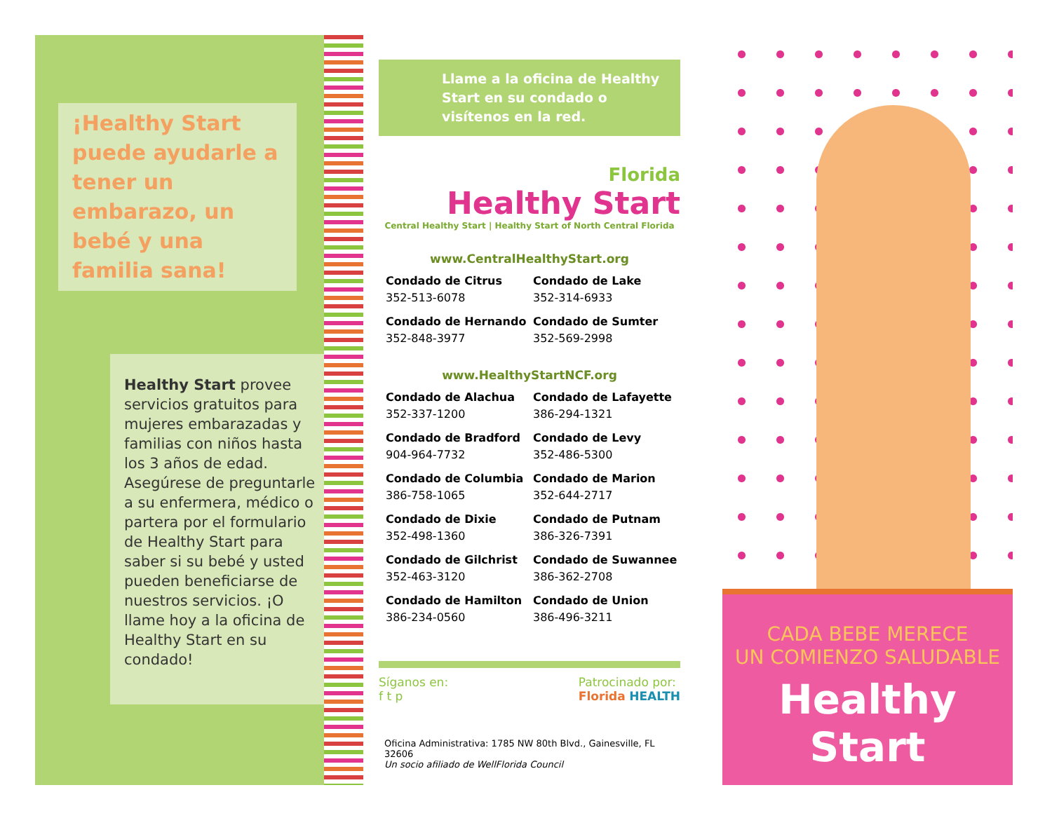¡Healthy Start puede ayudarle a tener un embarazo, un bebé y una familia sana!
Healthy Start provee servicios gratuitos para mujeres embarazadas y familias con niños hasta los 3 años de edad. Asegúrese de preguntarle a su enfermera, médico o partera por el formulario de Healthy Start para saber si su bebé y usted pueden beneficiarse de nuestros servicios. ¡O llame hoy a la oficina de Healthy Start en su condado!
Llame a la oficina de Healthy Start en su condado o visítenos en la red.
Florida
Healthy Start
Central Healthy Start | Healthy Start of North Central Florida
www.CentralHealthyStart.org
Condado de Citrus
352-513-6078
Condado de Lake
352-314-6933
Condado de Hernando
352-848-3977
Condado de Sumter
352-569-2998
www.HealthyStartNCF.org
Condado de Alachua
352-337-1200
Condado de Lafayette
386-294-1321
Condado de Bradford
904-964-7732
Condado de Levy
352-486-5300
Condado de Columbia
386-758-1065
Condado de Marion
352-644-2717
Condado de Dixie
352-498-1360
Condado de Putnam
386-326-7391
Condado de Gilchrist
352-463-3120
Condado de Suwannee
386-362-2708
Condado de Hamilton
386-234-0560
Condado de Union
386-496-3211
Síganos en:
f t p
Patrocinado por:
Florida HEALTH
Oficina Administrativa: 1785 NW 80th Blvd., Gainesville, FL 32606
Un socio afiliado de WellFlorida Council
CADA BEBE MERECE
UN COMIENZO SALUDABLE
Healthy Start